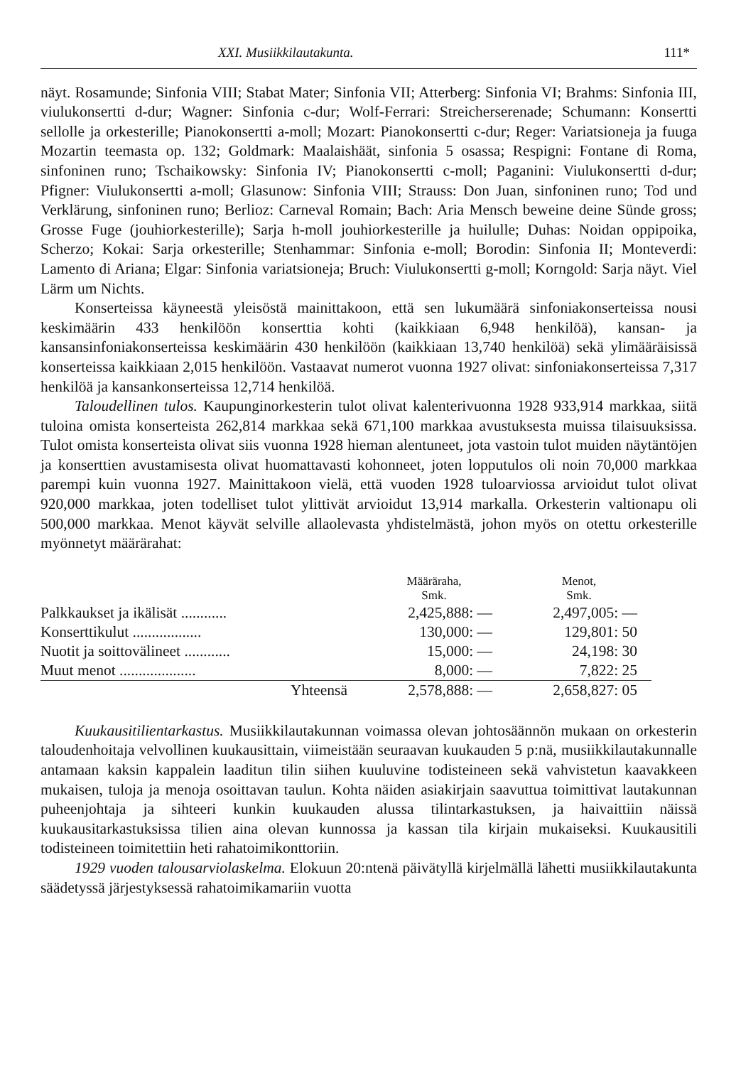XXI. Musiikkilautakunta. 111*
näyt. Rosamunde; Sinfonia VIII; Stabat Mater; Sinfonia VII; Atterberg: Sinfonia VI; Brahms: Sinfonia III, viulukonsertti d-dur; Wagner: Sinfonia c-dur; Wolf-Ferrari: Streicherserenade; Schumann: Konsertti sellolle ja orkesterille; Pianokonsertti a-moll; Mozart: Pianokonsertti c-dur; Reger: Variatsioneja ja fuuga Mozartin teemasta op. 132; Goldmark: Maalaishäät, sinfonia 5 osassa; Respigni: Fontane di Roma, sinfoninen runo; Tschaikowsky: Sinfonia IV; Pianokonsertti c-moll; Paganini: Viulukonsertti d-dur; Pfigner: Viulukonsertti a-moll; Glasunow: Sinfonia VIII; Strauss: Don Juan, sinfoninen runo; Tod und Verklärung, sinfoninen runo; Berlioz: Carneval Romain; Bach: Aria Mensch beweine deine Sünde gross; Grosse Fuge (jouhiorkesterille); Sarja h-moll jouhiorkesterille ja huilulle; Duhas: Noidan oppipoika, Scherzo; Kokai: Sarja orkesterille; Stenhammar: Sinfonia e-moll; Borodin: Sinfonia II; Monteverdi: Lamento di Ariana; Elgar: Sinfonia variatsioneja; Bruch: Viulukonsertti g-moll; Korngold: Sarja näyt. Viel Lärm um Nichts.
Konserteissa käyneestä yleisöstä mainittakoon, että sen lukumäärä sinfoniakonserteissa nousi keskimäärin 433 henkilöön konserttia kohti (kaikkiaan 6,948 henkilöä), kansan- ja kansansinfoniakonserteissa keskimäärin 430 henkilöön (kaikkiaan 13,740 henkilöä) sekä ylimääräisissä konserteissa kaikkiaan 2,015 henkilöön. Vastaavat numerot vuonna 1927 olivat: sinfoniakonserteissa 7,317 henkilöä ja kansankonserteissa 12,714 henkilöä.
Taloudellinen tulos. Kaupunginorkesterin tulot olivat kalenterivuonna 1928 933,914 markkaa, siitä tuloina omista konserteista 262,814 markkaa sekä 671,100 markkaa avustuksesta muissa tilaisuuksissa. Tulot omista konserteista olivat siis vuonna 1928 hieman alentuneet, jota vastoin tulot muiden näytäntöjen ja konserttien avustamisesta olivat huomattavasti kohonneet, joten lopputulos oli noin 70,000 markkaa parempi kuin vuonna 1927. Mainittakoon vielä, että vuoden 1928 tuloarviossa arvioidut tulot olivat 920,000 markkaa, joten todelliset tulot ylittivät arvioidut 13,914 markalla. Orkesterin valtionapu oli 500,000 markkaa. Menot käyvät selville allaolevasta yhdistelmästä, johon myös on otettu orkesterille myönnetyt määrärahat:
| | Määräraha, Smk. | Menot, Smk. |
| --- | --- | --- |
| Palkkaukset ja ikälisät ............ | 2,425,888: — | 2,497,005: — |
| Konserttikulut .................. | 130,000: — | 129,801: 50 |
| Nuotit ja soittovälineet ............ | 15,000: — | 24,198: 30 |
| Muut menot .................... | 8,000: — | 7,822: 25 |
| Yhteensä | 2,578,888: — | 2,658,827: 05 |
Kuukausitilientarkastus. Musiikkilautakunnan voimassa olevan johtosäännön mukaan on orkesterin taloudenhoitaja velvollinen kuukausittain, viimeistään seuraavan kuukauden 5 p:nä, musiikkilautakunnalle antamaan kaksin kappalein laaditun tilin siihen kuuluvine todisteineen sekä vahvistetun kaavakkeen mukaisen, tuloja ja menoja osoittavan taulun. Kohta näiden asiakirjain saavuttua toimittivat lautakunnan puheenjohtaja ja sihteeri kunkin kuukauden alussa tilintarkastuksen, ja haivaittiin näissä kuukausitarkastuksissa tilien aina olevan kunnossa ja kassan tila kirjain mukaiseksi. Kuukausitili todisteineen toimitettiin heti rahatoimikonttoriin.
1929 vuoden talousarviolaskelma. Elokuun 20:ntenä päivätyllä kirjelmällä lähetti musiikkilautakunta säädetyssä järjestyksessä rahatoimikamariin vuotta